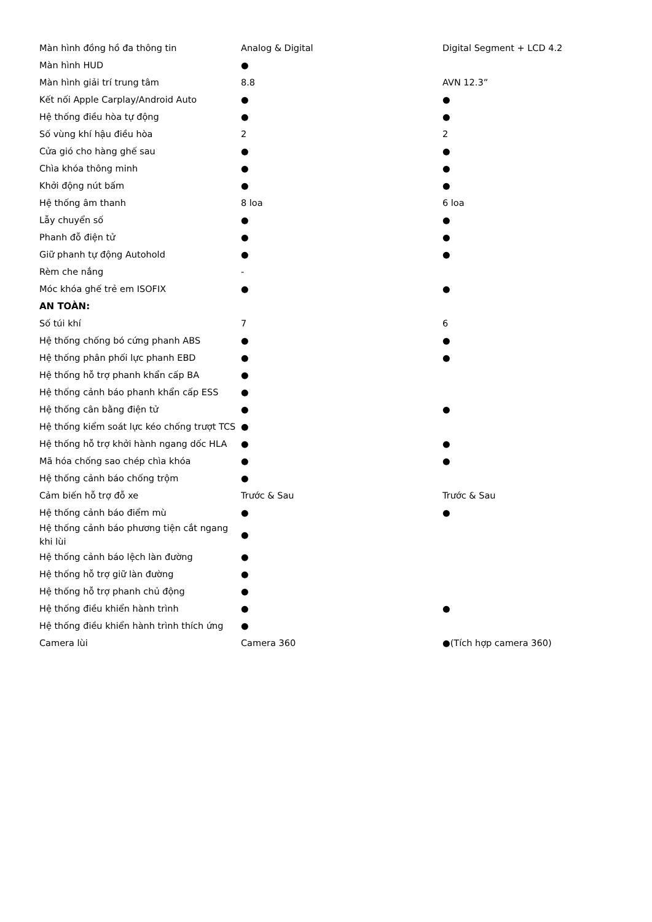| Màn hình đồng hồ đa thông tin | Analog & Digital | Digital Segment + LCD 4.2 |
| Màn hình HUD | ● | |
| Màn hình giải trí trung tâm | 8.8 | AVN 12.3” |
| Kết nối Apple Carplay/Android Auto | ● | ● |
| Hệ thống điều hòa tự động | ● | ● |
| Số vùng khí hậu điều hòa | 2 | 2 |
| Cửa gió cho hàng ghế sau | ● | ● |
| Chìa khóa thông minh | ● | ● |
| Khởi động nút bấm | ● | ● |
| Hệ thống âm thanh | 8 loa | 6 loa |
| Lẫy chuyển số | ● | ● |
| Phanh đỗ điện tử | ● | ● |
| Giữ phanh tự động Autohold | ● | ● |
| Rèm che nắng | - | |
| Móc khóa ghế trẻ em ISOFIX | ● | ● |
| AN TOÀN: | | |
| Số túi khí | 7 | 6 |
| Hệ thống chống bó cứng phanh ABS | ● | ● |
| Hệ thống phân phối lực phanh EBD | ● | ● |
| Hệ thống hỗ trợ phanh khẩn cấp BA | ● | |
| Hệ thống cảnh báo phanh khẩn cấp ESS | ● | |
| Hệ thống cân bằng điện tử | ● | ● |
| Hệ thống kiểm soát lực kéo chống trượt TCS | ● | |
| Hệ thống hỗ trợ khởi hành ngang dốc HLA | ● | ● |
| Mã hóa chống sao chép chìa khóa | ● | ● |
| Hệ thống cảnh báo chống trộm | ● | |
| Cảm biến hỗ trợ đỗ xe | Trước & Sau | Trước & Sau |
| Hệ thống cảnh báo điểm mù | ● | ● |
| Hệ thống cảnh báo phương tiện cắt ngang khi lùi | ● | |
| Hệ thống cảnh báo lệch làn đường | ● | |
| Hệ thống hỗ trợ giữ làn đường | ● | |
| Hệ thống hỗ trợ phanh chủ động | ● | |
| Hệ thống điều khiển hành trình | ● | ● |
| Hệ thống điều khiển hành trình thích ứng | ● | |
| Camera lùi | Camera 360 | ●(Tích hợp camera 360) |